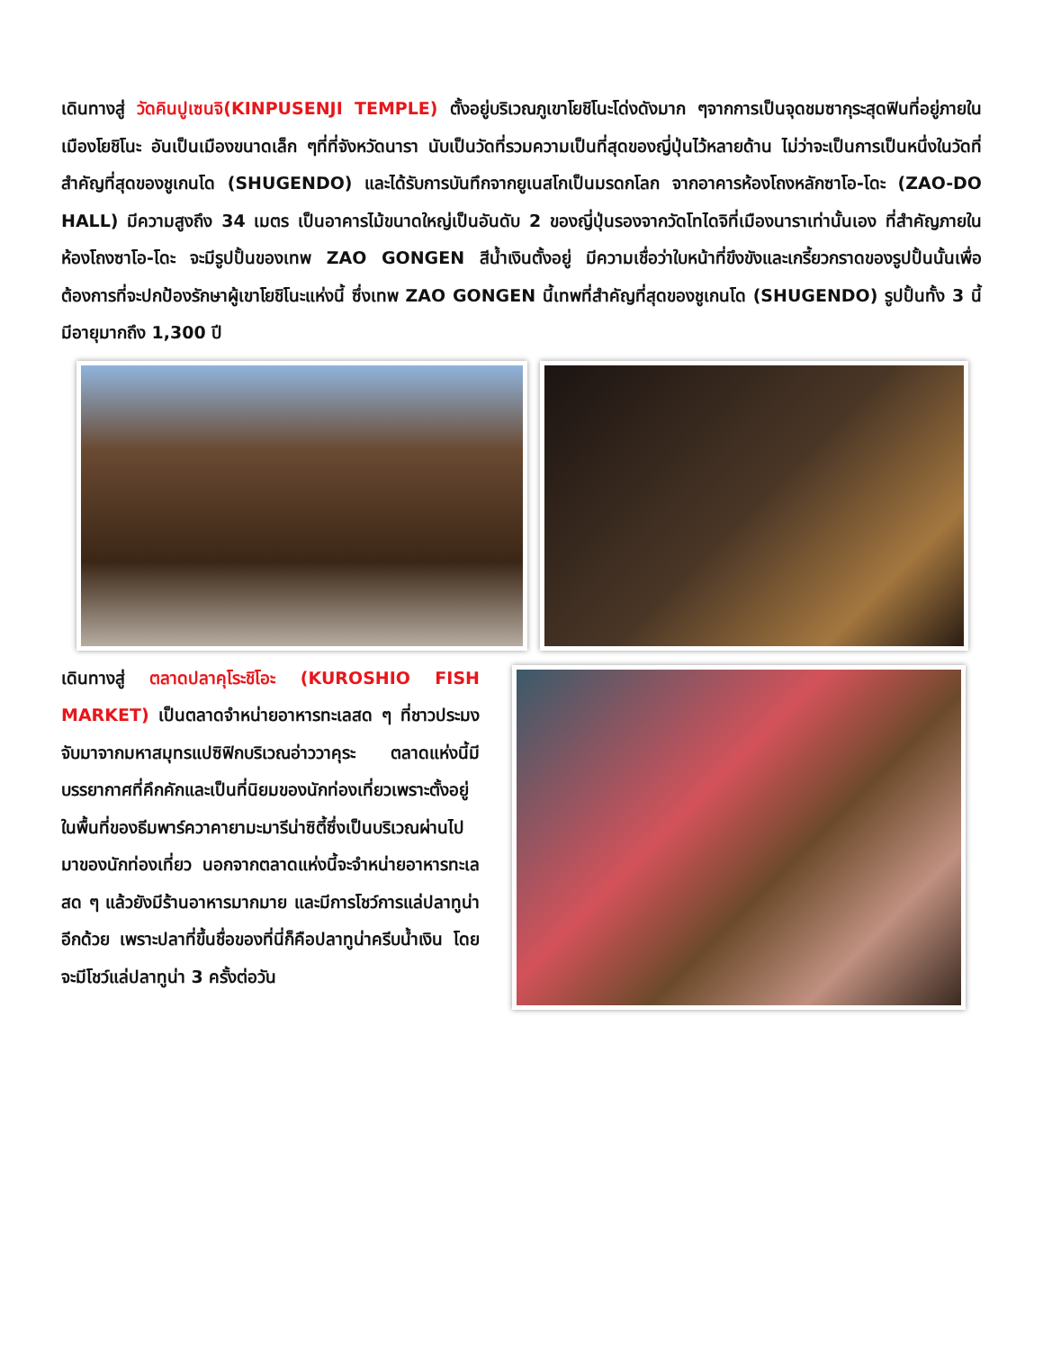เดินทางสู่ วัดคินปูเซนจิ(KINPUSENJI TEMPLE) ตั้งอยู่บริเวณภูเขาโยชิโนะโด่งดังมาก ๆจากการเป็นจุดชมซากุระสุดฟินที่อยู่ภายในเมืองโยชิโนะ อันเป็นเมืองขนาดเล็ก ๆที่ที่จังหวัดนารา นับเป็นวัดที่รวมความเป็นที่สุดของญี่ปุ่นไว้หลายด้าน ไม่ว่าจะเป็นการเป็นหนึ่งในวัดที่สำคัญที่สุดของชูเกนโด (SHUGENDO) และได้รับการบันทึกจากยูเนสโกเป็นมรดกโลก จากอาคารห้องโถงหลักซาโอ-โดะ (ZAO-DO HALL) มีความสูงถึง 34 เมตร เป็นอาคารไม้ขนาดใหญ่เป็นอันดับ 2 ของญี่ปุ่นรองจากวัดโทไดจิที่เมืองนาราเท่านั้นเอง ที่สำคัญภายในห้องโถงซาโอ-โดะ จะมีรูปปั้นของเทพ ZAO GONGEN สีน้ำเงินตั้งอยู่ มีความเชื่อว่าใบหน้าที่ขึงขังและเกรี้ยวกราดของรูปปั้นนั้นเพื่อต้องการที่จะปกป้องรักษาผู้เขาโยชิโนะแห่งนี้ ซึ่งเทพ ZAO GONGEN นี้เทพที่สำคัญที่สุดของชูเกนโด (SHUGENDO) รูปปั้นทั้ง 3 นี้มีอายุมากถึง 1,300 ปี
เดินทางสู่ ตลาดปลาคุโระชิโอะ (KUROSHIO FISH MARKET) เป็นตลาดจำหน่ายอาหารทะเลสด ๆ ที่ชาวประมงจับมาจากมหาสมุทรแปซิฟิกบริเวณอ่าววาคุระ ตลาดแห่งนี้มีบรรยากาศที่คึกคักและเป็นที่นิยมของนักท่องเที่ยวเพราะตั้งอยู่ในพื้นที่ของธีมพาร์ควาคายามะมารีน่าซิตี้ซึ่งเป็นบริเวณผ่านไปมาของนักท่องเที่ยว นอกจากตลาดแห่งนี้จะจำหน่ายอาหารทะเลสด ๆ แล้วยังมีร้านอาหารมากมาย และมีการโชว์การแล่ปลาทูน่าอีกด้วย เพราะปลาที่ขึ้นชื่อของที่นี่ก็คือปลาทูน่าครีบน้ำเงิน โดยจะมีโชว์แล่ปลาทูน่า 3 ครั้งต่อวัน